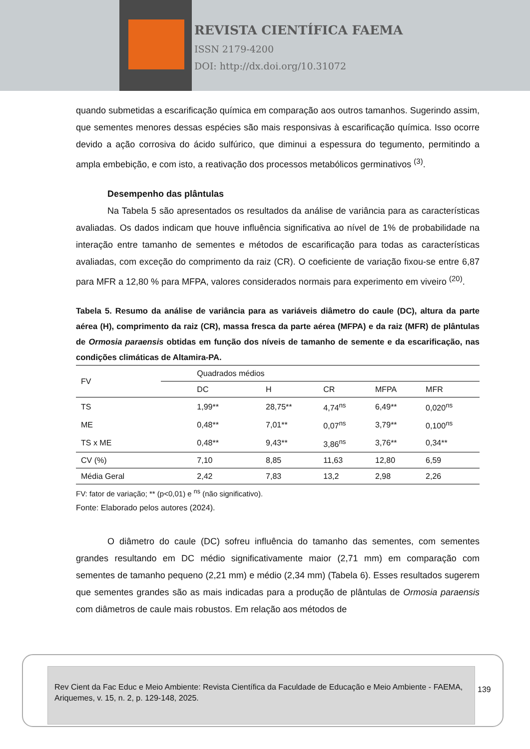REVISTA CIENTÍFICA FAEMA
ISSN 2179-4200
DOI: http://dx.doi.org/10.31072
quando submetidas a escarificação química em comparação aos outros tamanhos. Sugerindo assim, que sementes menores dessas espécies são mais responsivas à escarificação química. Isso ocorre devido a ação corrosiva do ácido sulfúrico, que diminui a espessura do tegumento, permitindo a ampla embebição, e com isto, a reativação dos processos metabólicos germinativos <sup>(3)</sup>.
Desempenho das plântulas
Na Tabela 5 são apresentados os resultados da análise de variância para as características avaliadas. Os dados indicam que houve influência significativa ao nível de 1% de probabilidade na interação entre tamanho de sementes e métodos de escarificação para todas as características avaliadas, com exceção do comprimento da raiz (CR). O coeficiente de variação fixou-se entre 6,87 para MFR a 12,80 % para MFPA, valores considerados normais para experimento em viveiro <sup>(20)</sup>.
Tabela 5. Resumo da análise de variância para as variáveis diâmetro do caule (DC), altura da parte aérea (H), comprimento da raiz (CR), massa fresca da parte aérea (MFPA) e da raiz (MFR) de plântulas de Ormosia paraensis obtidas em função dos níveis de tamanho de semente e da escarificação, nas condições climáticas de Altamira-PA.
| FV | Quadrados médios | | | | |
| --- | --- | --- | --- | --- | --- |
| | DC | H | CR | MFPA | MFR |
| TS | 1,99** | 28,75** | 4,74<sup>ns</sup> | 6,49** | 0,020<sup>ns</sup> |
| ME | 0,48** | 7,01** | 0,07<sup>ns</sup> | 3,79** | 0,100<sup>ns</sup> |
| TS x ME | 0,48** | 9,43** | 3,86<sup>ns</sup> | 3,76** | 0,34** |
| CV (%) | 7,10 | 8,85 | 11,63 | 12,80 | 6,59 |
| Média Geral | 2,42 | 7,83 | 13,2 | 2,98 | 2,26 |
FV: fator de variação; ** (p<0,01) e <sup>ns</sup> (não significativo).
Fonte: Elaborado pelos autores (2024).
O diâmetro do caule (DC) sofreu influência do tamanho das sementes, com sementes grandes resultando em DC médio significativamente maior (2,71 mm) em comparação com sementes de tamanho pequeno (2,21 mm) e médio (2,34 mm) (Tabela 6). Esses resultados sugerem que sementes grandes são as mais indicadas para a produção de plântulas de Ormosia paraensis com diâmetros de caule mais robustos. Em relação aos métodos de
Rev Cient da Fac Educ e Meio Ambiente: Revista Científica da Faculdade de Educação e Meio Ambiente - FAEMA, Ariquemes, v. 15, n. 2, p. 129-148, 2025.
139